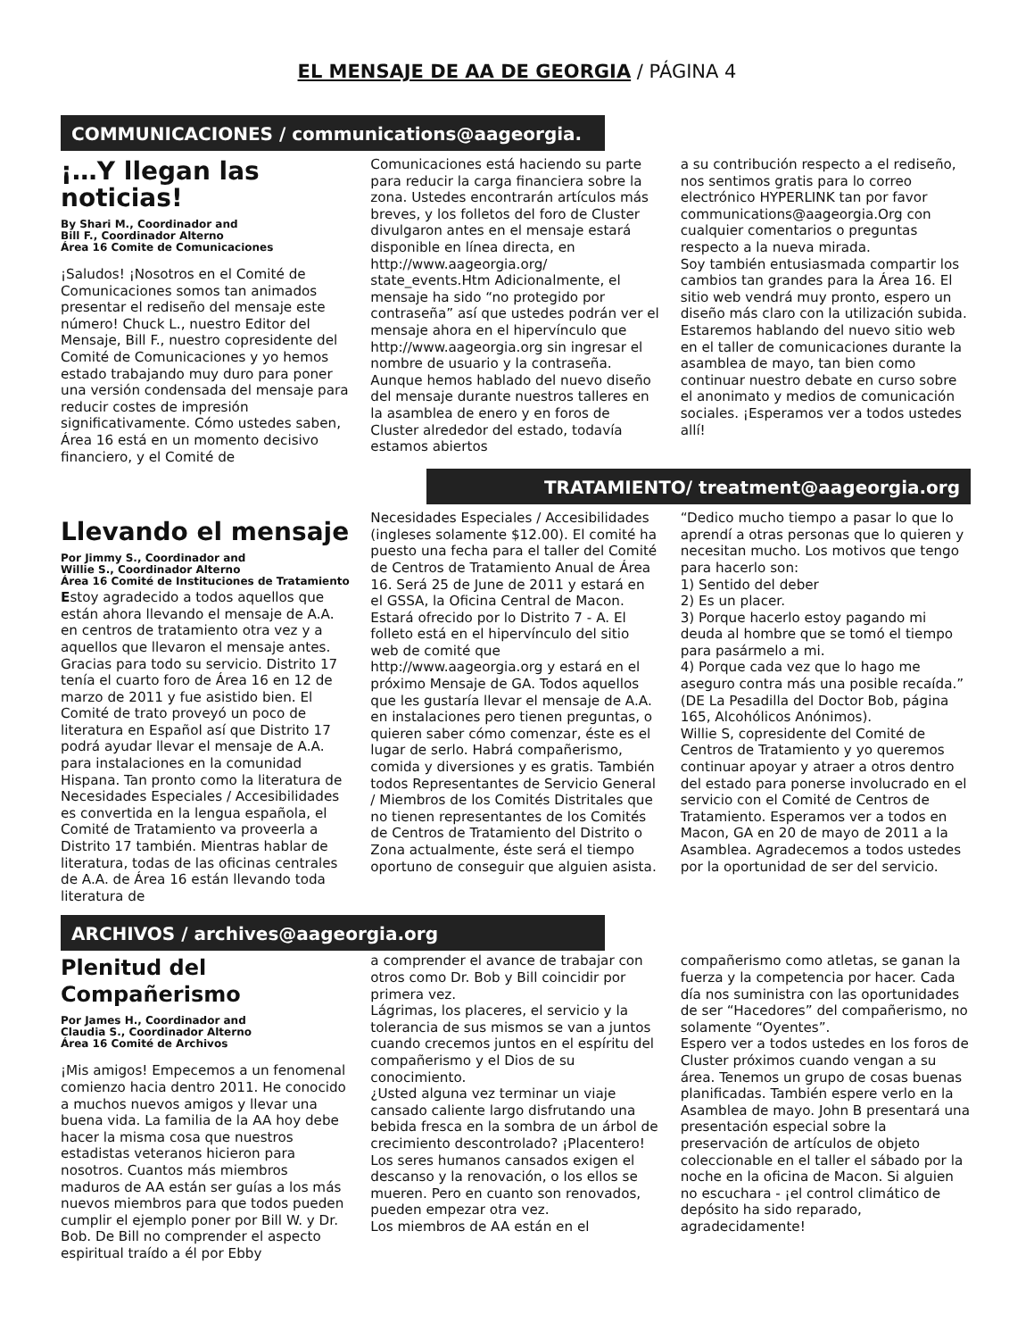EL MENSAJE DE AA DE GEORGIA / PÁGINA 4
COMMUNICACIONES / communications@aageorgia.
¡…Y llegan las noticias!
By Shari M., Coordinador and
Bill F., Coordinador Alterno
Área 16 Comite de Comunicaciones
¡Saludos! ¡Nosotros en el Comité de Comunicaciones somos tan animados presentar el rediseño del mensaje este número! Chuck L., nuestro Editor del Mensaje, Bill F., nuestro copresidente del Comité de Comunicaciones y yo hemos estado trabajando muy duro para poner una versión condensada del mensaje para reducir costes de impresión significativamente. Cómo ustedes saben, Área 16 está en un momento decisivo financiero, y el Comité de
Comunicaciones está haciendo su parte para reducir la carga financiera sobre la zona. Ustedes encontrarán artículos más breves, y los folletos del foro de Cluster divulgaron antes en el mensaje estará disponible en línea directa, en http://www.aageorgia.org/ state_events.Htm Adicionalmente, el mensaje ha sido “no protegido por contraseña” así que ustedes podrán ver el mensaje ahora en el hipervínculo que http://www.aageorgia.org sin ingresar el nombre de usuario y la contraseña. Aunque hemos hablado del nuevo diseño del mensaje durante nuestros talleres en la asamblea de enero y en foros de Cluster alrededor del estado, todavía estamos abiertos
a su contribución respecto a el rediseño, nos sentimos gratis para lo correo electrónico HYPERLINK tan por favor communications@aageorgia.Org con cualquier comentarios o preguntas respecto a la nueva mirada.
Soy también entusiasmada compartir los cambios tan grandes para la Área 16. El sitio web vendrá muy pronto, espero un diseño más claro con la utilización subida. Estaremos hablando del nuevo sitio web en el taller de comunicaciones durante la asamblea de mayo, tan bien como continuar nuestro debate en curso sobre el anonimato y medios de comunicación sociales. ¡Esperamos ver a todos ustedes allí!
TRATAMIENTO/ treatment@aageorgia.org
Llevando el mensaje
Por Jimmy S., Coordinador and
Willie S., Coordinador Alterno
Área 16 Comité de Instituciones de Tratamiento
Estoy agradecido a todos aquellos que están ahora llevando el mensaje de A.A. en centros de tratamiento otra vez y a aquellos que llevaron el mensaje antes. Gracias para todo su servicio. Distrito 17 tenía el cuarto foro de Área 16 en 12 de marzo de 2011 y fue asistido bien. El Comité de trato proveyó un poco de literatura en Español así que Distrito 17 podrá ayudar llevar el mensaje de A.A. para instalaciones en la comunidad Hispana. Tan pronto como la literatura de Necesidades Especiales / Accesibilidades es convertida en la lengua española, el Comité de Tratamiento va proveerla a Distrito 17 también. Mientras hablar de literatura, todas de las oficinas centrales de A.A. de Área 16 están llevando toda literatura de
Necesidades Especiales / Accesibilidades (ingleses solamente $12.00). El comité ha puesto una fecha para el taller del Comité de Centros de Tratamiento Anual de Área 16. Será 25 de June de 2011 y estará en el GSSA, la Oficina Central de Macon. Estará ofrecido por lo Distrito 7 - A. El folleto está en el hipervínculo del sitio web de comité que http://www.aageorgia.org y estará en el próximo Mensaje de GA. Todos aquellos que les gustaría llevar el mensaje de A.A. en instalaciones pero tienen preguntas, o quieren saber cómo comenzar, éste es el lugar de serlo. Habrá compañerismo, comida y diversiones y es gratis. También todos Representantes de Servicio General / Miembros de los Comités Distritales que no tienen representantes de los Comités de Centros de Tratamiento del Distrito o Zona actualmente, éste será el tiempo oportuno de conseguir que alguien asista.
“Dedico mucho tiempo a pasar lo que lo aprendí a otras personas que lo quieren y necesitan mucho. Los motivos que tengo para hacerlo son:
1) Sentido del deber
2) Es un placer.
3) Porque hacerlo estoy pagando mi deuda al hombre que se tomó el tiempo para pasármelo a mi.
4) Porque cada vez que lo hago me aseguro contra más una posible recaída.”
(DE La Pesadilla del Doctor Bob, página 165, Alcohólicos Anónimos).
Willie S, copresidente del Comité de Centros de Tratamiento y yo queremos continuar apoyar y atraer a otros dentro del estado para ponerse involucrado en el servicio con el Comité de Centros de Tratamiento. Esperamos ver a todos en Macon, GA en 20 de mayo de 2011 a la Asamblea. Agradecemos a todos ustedes por la oportunidad de ser del servicio.
ARCHIVOS / archives@aageorgia.org
Plenitud del Compañerismo
Por James H., Coordinador and
Claudia S., Coordinador Alterno
Área 16 Comité de Archivos
¡Mis amigos! Empecemos a un fenomenal comienzo hacia dentro 2011. He conocido a muchos nuevos amigos y llevar una buena vida. La familia de la AA hoy debe hacer la misma cosa que nuestros estadistas veteranos hicieron para nosotros. Cuantos más miembros maduros de AA están ser guías a los más nuevos miembros para que todos pueden cumplir el ejemplo poner por Bill W. y Dr. Bob. De Bill no comprender el aspecto espiritual traído a él por Ebby
a comprender el avance de trabajar con otros como Dr. Bob y Bill coincidir por primera vez.
Lágrimas, los placeres, el servicio y la tolerancia de sus mismos se van a juntos cuando crecemos juntos en el espíritu del compañerismo y el Dios de su conocimiento.
¿Usted alguna vez terminar un viaje cansado caliente largo disfrutando una bebida fresca en la sombra de un árbol de crecimiento descontrolado? ¡Placentero! Los seres humanos cansados exigen el descanso y la renovación, o los ellos se mueren. Pero en cuanto son renovados, pueden empezar otra vez.
Los miembros de AA están en el
compañerismo como atletas, se ganan la fuerza y la competencia por hacer. Cada día nos suministra con las oportunidades de ser “Hacedores” del compañerismo, no solamente “Oyentes”.
Espero ver a todos ustedes en los foros de Cluster próximos cuando vengan a su área. Tenemos un grupo de cosas buenas planificadas. También espere verlo en la Asamblea de mayo. John B presentará una presentación especial sobre la preservación de artículos de objeto coleccionable en el taller el sábado por la noche en la oficina de Macon. Si alguien no escuchara - ¡el control climático de depósito ha sido reparado, agradecidamente!